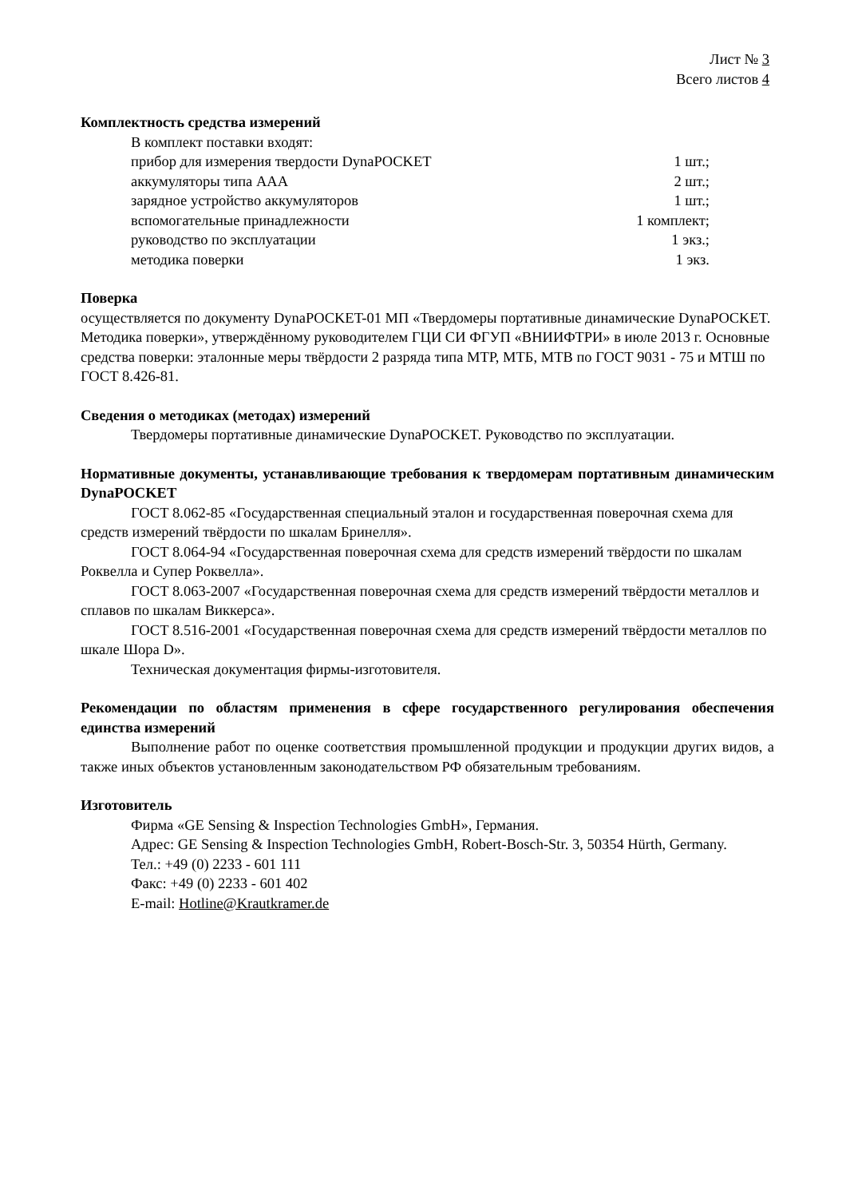Лист № 3
Всего листов 4
Комплектность средства измерений
В комплект поставки входят:
| прибор для измерения твердости DynaPOCKET | 1 шт.; |
| аккумуляторы типа AAA | 2 шт.; |
| зарядное устройство аккумуляторов | 1 шт.; |
| вспомогательные принадлежности | 1 комплект; |
| руководство по эксплуатации | 1 экз.; |
| методика поверки | 1 экз. |
Поверка
осуществляется по документу DynaPOCKET-01 МП «Твердомеры портативные динамические DynaPOCKET. Методика поверки», утверждённому руководителем ГЦИ СИ ФГУП «ВНИИФТРИ» в июле 2013 г. Основные средства поверки: эталонные меры твёрдости 2 разряда типа МТР, МТБ, МТВ по ГОСТ 9031 - 75 и МТШ по ГОСТ 8.426-81.
Сведения о методиках (методах) измерений
Твердомеры портативные динамические DynaPOCKET. Руководство по эксплуатации.
Нормативные документы, устанавливающие требования к твердомерам портативным динамическим DynaPOCKET
ГОСТ 8.062-85 «Государственная специальный эталон и государственная поверочная схема для средств измерений твёрдости по шкалам Бринелля».
ГОСТ 8.064-94 «Государственная поверочная схема для средств измерений твёрдости по шкалам Роквелла и Супер Роквелла».
ГОСТ 8.063-2007 «Государственная поверочная схема для средств измерений твёрдости металлов и сплавов по шкалам Виккерса».
ГОСТ 8.516-2001 «Государственная поверочная схема для средств измерений твёрдости металлов по шкале Шора D».
Техническая документация фирмы-изготовителя.
Рекомендации по областям применения в сфере государственного регулирования обеспечения единства измерений
Выполнение работ по оценке соответствия промышленной продукции и продукции других видов, а также иных объектов установленным законодательством РФ обязательным требованиям.
Изготовитель
Фирма «GE Sensing & Inspection Technologies GmbH», Германия.
Адрес: GE Sensing & Inspection Technologies GmbH, Robert-Bosch-Str. 3, 50354 Hürth, Germany.
Тел.: +49 (0) 2233 - 601 111
Факс: +49 (0) 2233 - 601 402
E-mail: Hotline@Krautkramer.de